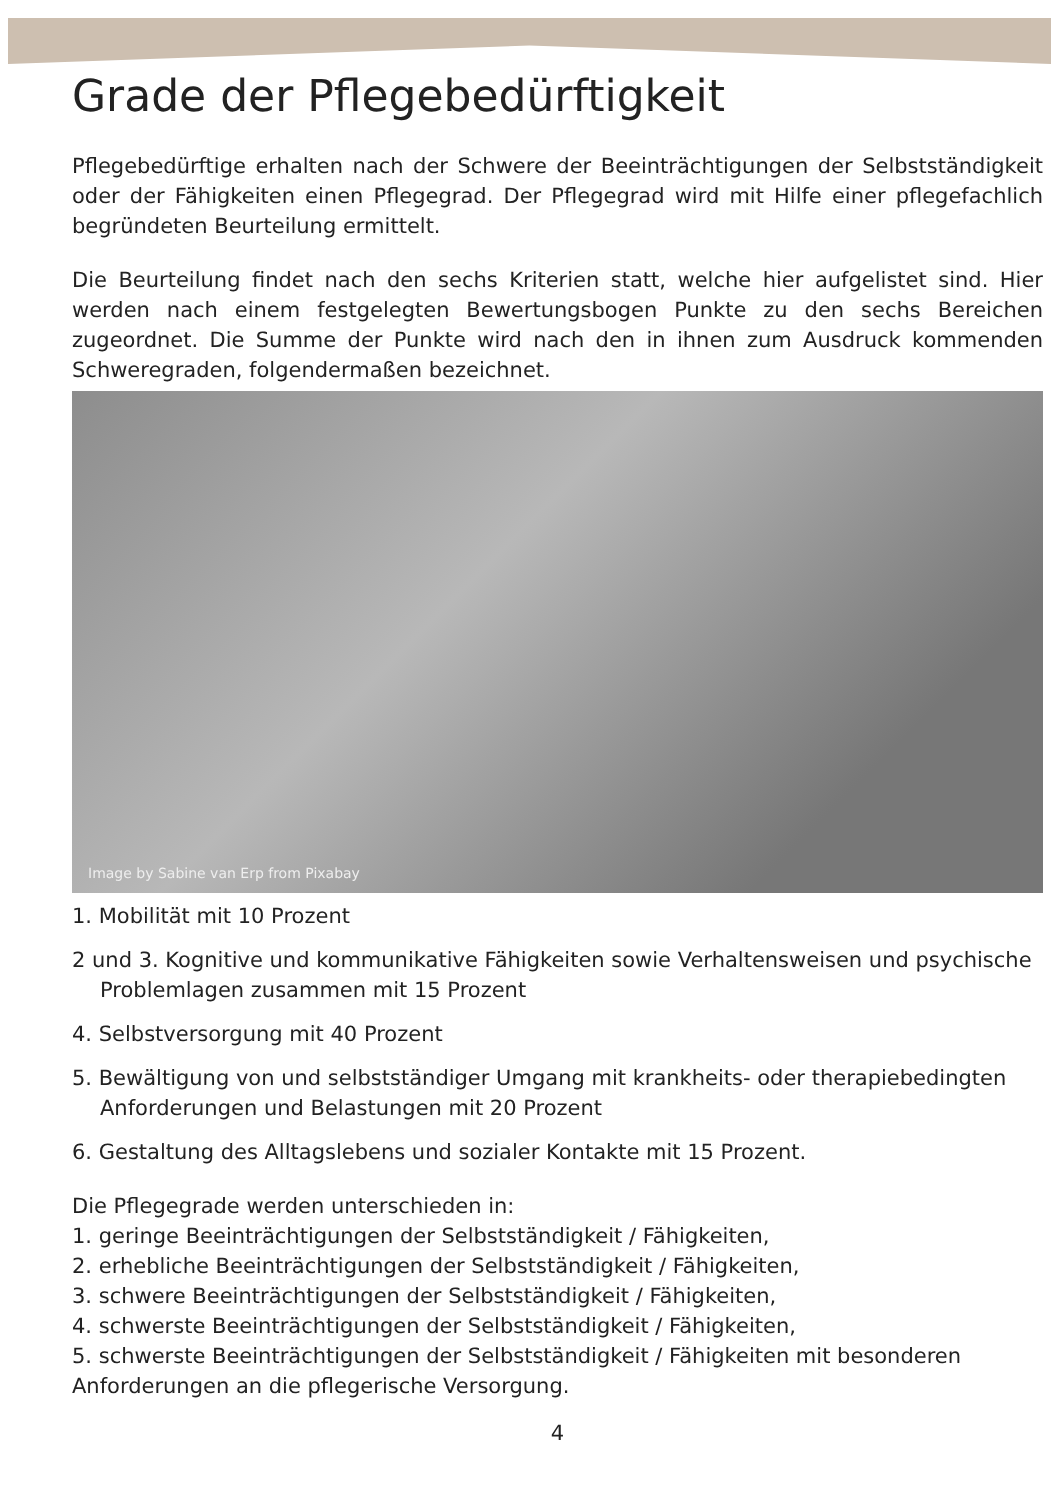Grade der Pflegebedürftigkeit
Pflegebedürftige erhalten nach der Schwere der Beeinträchtigungen der Selbstständigkeit oder der Fähigkeiten einen Pflegegrad. Der Pflegegrad wird mit Hilfe einer pflegefachlich begründeten Beurteilung ermittelt.
Die Beurteilung findet nach den sechs Kriterien statt, welche hier aufgelistet sind. Hier werden nach einem festgelegten Bewertungsbogen Punkte zu den sechs Bereichen zugeordnet. Die Summe der Punkte wird nach den in ihnen zum Ausdruck kommenden Schweregraden, folgendermaßen bezeichnet.
Image by Sabine van Erp from Pixabay
1. Mobilität mit 10 Prozent
2 und 3. Kognitive und kommunikative Fähigkeiten sowie Verhaltensweisen und psychische Problemlagen zusammen mit 15 Prozent
4. Selbstversorgung mit 40 Prozent
5. Bewältigung von und selbstständiger Umgang mit krankheits- oder therapiebedingten Anforderungen und Belastungen mit 20 Prozent
6. Gestaltung des Alltagslebens und sozialer Kontakte mit 15 Prozent.
Die Pflegegrade werden unterschieden in:
1. geringe Beeinträchtigungen der Selbstständigkeit / Fähigkeiten,
2. erhebliche Beeinträchtigungen der Selbstständigkeit / Fähigkeiten,
3. schwere Beeinträchtigungen der Selbstständigkeit / Fähigkeiten,
4. schwerste Beeinträchtigungen der Selbstständigkeit / Fähigkeiten,
5. schwerste Beeinträchtigungen der Selbstständigkeit / Fähigkeiten mit besonderen Anforderungen an die pflegerische Versorgung.
4